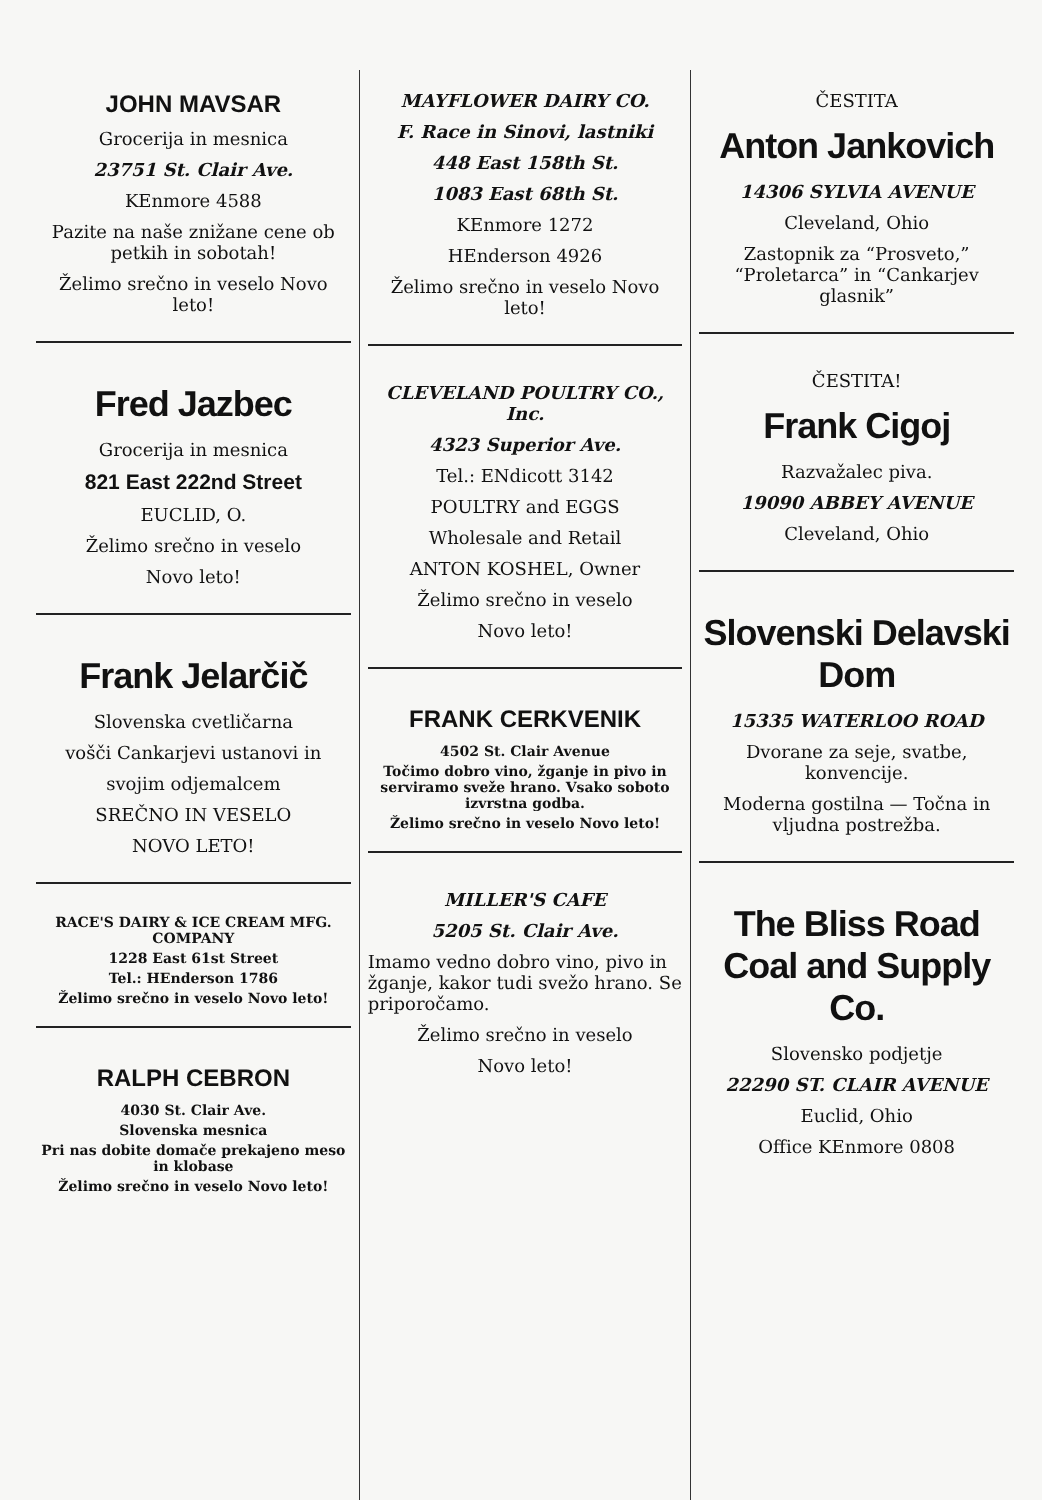JOHN MAVSAR
Grocerija in mesnica
23751 St. Clair Ave.
KEnmore 4588
Pazite na naše znižane cene ob petkih in sobotah!
Želimo srečno in veselo Novo leto!
Fred Jazbec
Grocerija in mesnica
821 East 222nd Street
EUCLID, O.
Želimo srečno in veselo
Novo leto!
Frank Jelarčič
Slovenska cvetličarna
vošči Cankarjevi ustanovi in
svojim odjemalcem
SREČNO IN VESELO
NOVO LETO!
RACE'S DAIRY & ICE CREAM MFG. COMPANY
1228 East 61st Street
Tel.: HEnderson 1786
Želimo srečno in veselo Novo leto!
RALPH CEBRON
4030 St. Clair Ave.
Slovenska mesnica
Pri nas dobite domače prekajeno meso in klobase
Želimo srečno in veselo Novo leto!
MAYFLOWER DAIRY CO.
F. Race in Sinovi, lastniki
448 East 158th St.
1083 East 68th St.
KEnmore 1272
HEnderson 4926
Želimo srečno in veselo Novo leto!
CLEVELAND POULTRY CO., Inc.
4323 Superior Ave.
Tel.: ENdicott 3142
POULTRY and EGGS
Wholesale and Retail
ANTON KOSHEL, Owner
Želimo srečno in veselo
Novo leto!
FRANK CERKVENIK
4502 St. Clair Avenue
Točimo dobro vino, žganje in pivo in serviramo sveže hrano. Vsako soboto izvrstna godba.
Želimo srečno in veselo Novo leto!
MILLER'S CAFE
5205 St. Clair Ave.
Imamo vedno dobro vino, pivo in žganje, kakor tudi svežo hrano. Se priporočamo.
Želimo srečno in veselo
Novo leto!
ČESTITA
Anton Jankovich
14306 SYLVIA AVENUE
Cleveland, Ohio
Zastopnik za “Prosveto,” “Proletarca” in “Cankarjev glasnik”
ČESTITA!
Frank Cigoj
Razvažalec piva.
19090 ABBEY AVENUE
Cleveland, Ohio
Slovenski Delavski Dom
15335 WATERLOO ROAD
Dvorane za seje, svatbe, konvencije.
Moderna gostilna — Točna in vljudna postrežba.
The Bliss Road Coal and Supply Co.
Slovensko podjetje
22290 ST. CLAIR AVENUE
Euclid, Ohio
Office KEnmore 0808